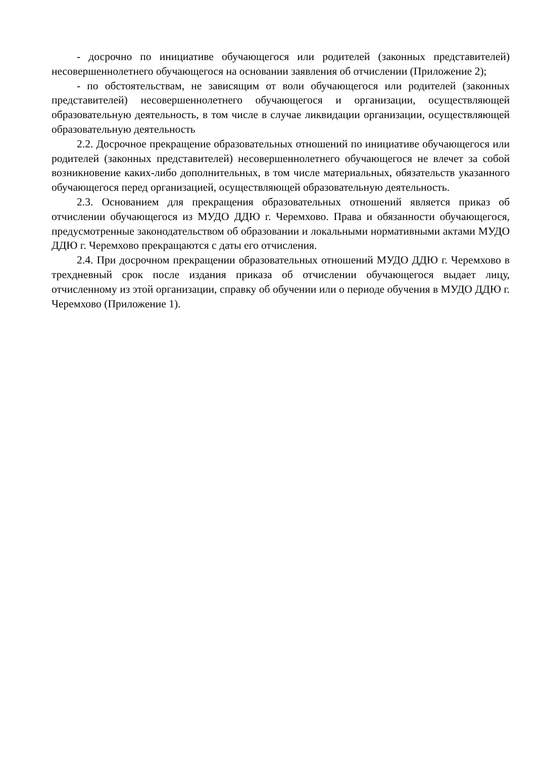- досрочно по инициативе обучающегося или родителей (законных представителей) несовершеннолетнего обучающегося на основании заявления об отчислении (Приложение 2);
- по обстоятельствам, не зависящим от воли обучающегося или родителей (законных представителей) несовершеннолетнего обучающегося и организации, осуществляющей образовательную деятельность, в том числе в случае ликвидации организации, осуществляющей образовательную деятельность
2.2. Досрочное прекращение образовательных отношений по инициативе обучающегося или родителей (законных представителей) несовершеннолетнего обучающегося не влечет за собой возникновение каких-либо дополнительных, в том числе материальных, обязательств указанного обучающегося перед организацией, осуществляющей образовательную деятельность.
2.3. Основанием для прекращения образовательных отношений является приказ об отчислении обучающегося из МУДО ДДЮ г. Черемхово. Права и обязанности обучающегося, предусмотренные законодательством об образовании и локальными нормативными актами МУДО ДДЮ г. Черемхово прекращаются с даты его отчисления.
2.4. При досрочном прекращении образовательных отношений МУДО ДДЮ г. Черемхово в трехдневный срок после издания приказа об отчислении обучающегося выдает лицу, отчисленному из этой организации, справку об обучении или о периоде обучения в МУДО ДДЮ г. Черемхово (Приложение 1).